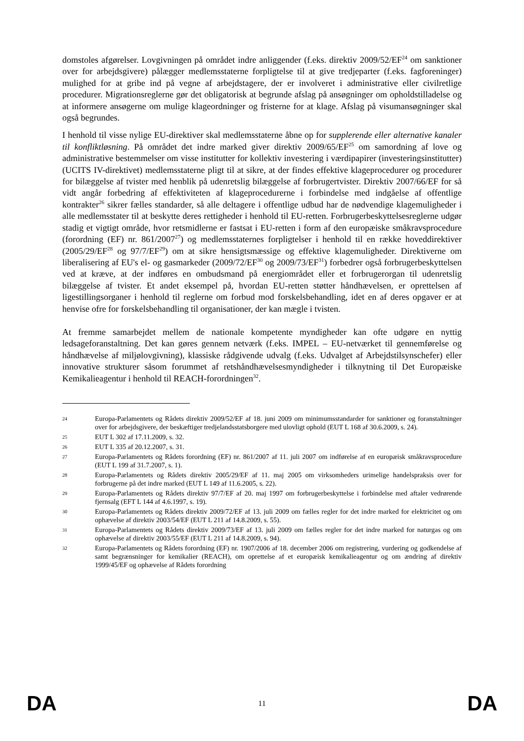domstoles afgørelser. Lovgivningen på området indre anliggender (f.eks. direktiv 2009/52/EF<sup>24</sup> om sanktioner over for arbejdsgivere) pålægger medlemsstaterne forpligtelse til at give tredjeparter (f.eks. fagforeninger) mulighed for at gribe ind på vegne af arbejdstagere, der er involveret i administrative eller civilretlige procedurer. Migrationsreglerne gør det obligatorisk at begrunde afslag på ansøgninger om opholdstilladelse og at informere ansøgerne om mulige klageordninger og fristerne for at klage. Afslag på visumansøgninger skal også begrundes.
I henhold til visse nylige EU-direktiver skal medlemsstaterne åbne op for supplerende eller alternative kanaler til konfliktløsning. På området det indre marked giver direktiv 2009/65/EF<sup>25</sup> om samordning af love og administrative bestemmelser om visse institutter for kollektiv investering i værdipapirer (investeringsinstitutter) (UCITS IV-direktivet) medlemsstaterne pligt til at sikre, at der findes effektive klageprocedurer og procedurer for bilæggelse af tvister med henblik på udenretslig bilæggelse af forbrugertvister. Direktiv 2007/66/EF for så vidt angår forbedring af effektiviteten af klageprocedurerne i forbindelse med indgåelse af offentlige kontrakter<sup>26</sup> sikrer fælles standarder, så alle deltagere i offentlige udbud har de nødvendige klagemuligheder i alle medlemsstater til at beskytte deres rettigheder i henhold til EU-retten. Forbrugerbeskyttelsesreglerne udgør stadig et vigtigt område, hvor retsmidlerne er fastsat i EU-retten i form af den europæiske småkravsprocedure (forordning (EF) nr. 861/2007<sup>27</sup>) og medlemsstaternes forpligtelser i henhold til en række hoveddirektiver (2005/29/EF<sup>28</sup> og 97/7/EF<sup>29</sup>) om at sikre hensigtsmæssige og effektive klagemuligheder. Direktiverne om liberalisering af EU's el- og gasmarkeder (2009/72/EF<sup>30</sup> og 2009/73/EF<sup>31</sup>) forbedrer også forbrugerbeskyttelsen ved at kræve, at der indføres en ombudsmand på energiområdet eller et forbrugerorgan til udenretslig bilæggelse af tvister. Et andet eksempel på, hvordan EU-retten støtter håndhævelsen, er oprettelsen af ligestillingsorganer i henhold til reglerne om forbud mod forskelsbehandling, idet en af deres opgaver er at henvise ofre for forskelsbehandling til organisationer, der kan mægle i tvisten.
At fremme samarbejdet mellem de nationale kompetente myndigheder kan ofte udgøre en nyttig ledsageforanstaltning. Det kan gøres gennem netværk (f.eks. IMPEL – EU-netværket til gennemførelse og håndhævelse af miljølovgivning), klassiske rådgivende udvalg (f.eks. Udvalget af Arbejdstilsynschefer) eller innovative strukturer såsom forummet af retshåndhævelsesmyndigheder i tilknytning til Det Europæiske Kemikalieagentur i henhold til REACH-forordningen<sup>32</sup>.
24 Europa-Parlamentets og Rådets direktiv 2009/52/EF af 18. juni 2009 om minimumsstandarder for sanktioner og foranstaltninger over for arbejdsgivere, der beskæftiger tredjelandsstatsborgere med ulovligt ophold (EUT L 168 af 30.6.2009, s. 24).
25 EUT L 302 af 17.11.2009, s. 32.
26 EUT L 335 af 20.12.2007, s. 31.
27 Europa-Parlamentets og Rådets forordning (EF) nr. 861/2007 af 11. juli 2007 om indførelse af en europæisk småkravsprocedure (EUT L 199 af 31.7.2007, s. 1).
28 Europa-Parlamentets og Rådets direktiv 2005/29/EF af 11. maj 2005 om virksomheders urimelige handelspraksis over for forbrugerne på det indre marked (EUT L 149 af 11.6.2005, s. 22).
29 Europa-Parlamentets og Rådets direktiv 97/7/EF af 20. maj 1997 om forbrugerbeskyttelse i forbindelse med aftaler vedrørende fjernsalg (EFT L 144 af 4.6.1997, s. 19).
30 Europa-Parlamentets og Rådets direktiv 2009/72/EF af 13. juli 2009 om fælles regler for det indre marked for elektricitet og om ophævelse af direktiv 2003/54/EF (EUT L 211 af 14.8.2009, s. 55).
31 Europa-Parlamentets og Rådets direktiv 2009/73/EF af 13. juli 2009 om fælles regler for det indre marked for naturgas og om ophævelse af direktiv 2003/55/EF (EUT L 211 af 14.8.2009, s. 94).
32 Europa-Parlamentets og Rådets forordning (EF) nr. 1907/2006 af 18. december 2006 om registrering, vurdering og godkendelse af samt begrænsninger for kemikalier (REACH), om oprettelse af et europæisk kemikalieagentur og om ændring af direktiv 1999/45/EF og ophævelse af Rådets forordning
DA 11 DA